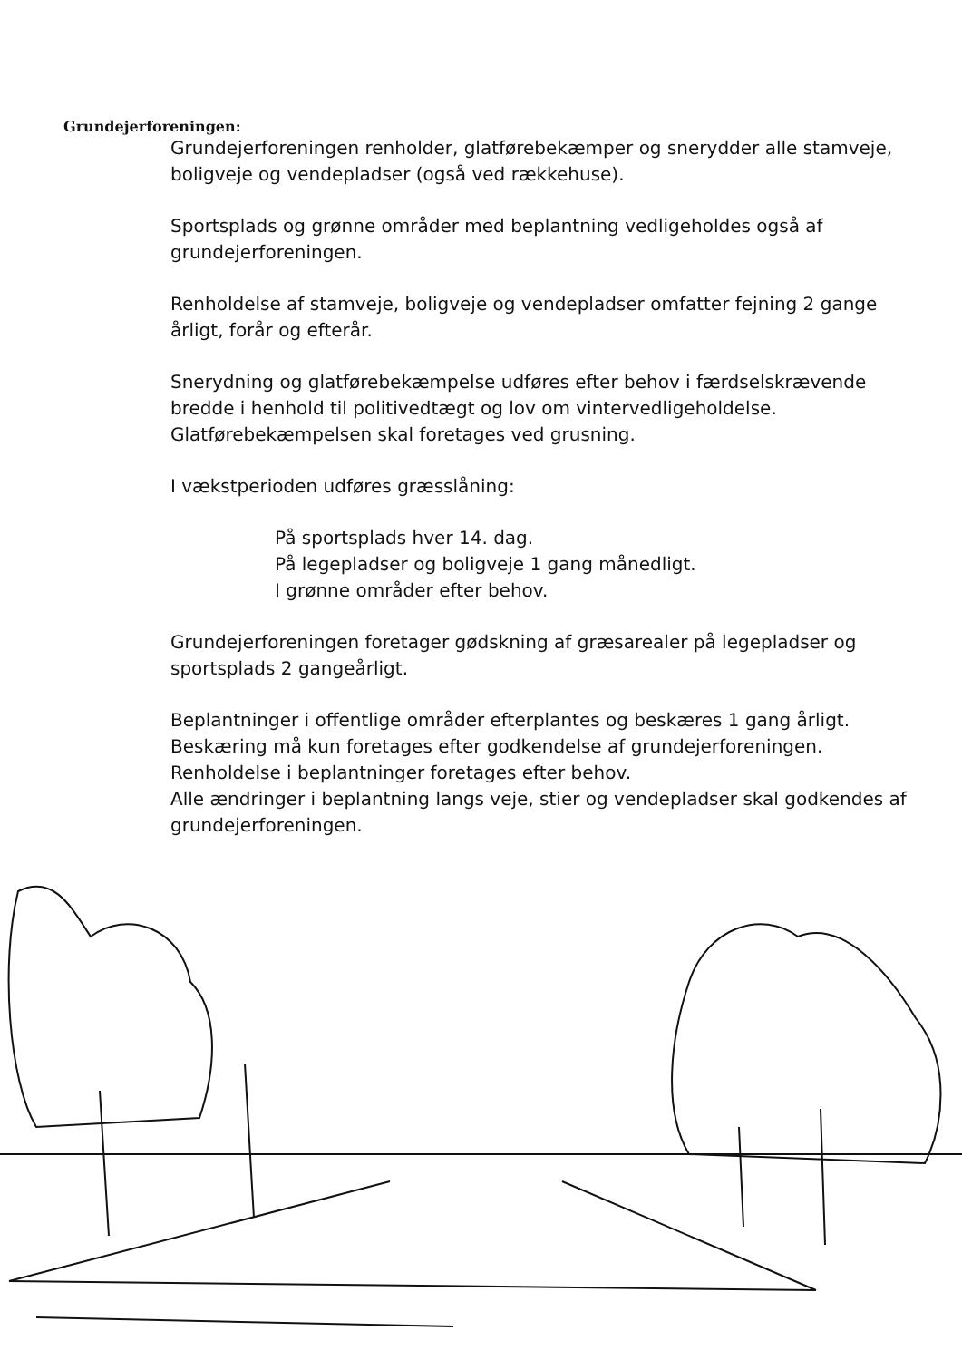Grundejerforeningen:
Grundejerforeningen renholder, glatførebekæmper og snerydder alle stamveje, boligveje og vendepladser (også ved rækkehuse).
Sportsplads og grønne områder med beplantning vedligeholdes også af grundejerforeningen.
Renholdelse af stamveje, boligveje og vendepladser omfatter fejning 2 gange årligt, forår og efterår.
Snerydning og glatførebekæmpelse udføres efter behov i færdselskrævende bredde i henhold til politivedtægt og lov om vintervedligeholdelse. Glatførebekæmpelsen skal foretages ved grusning.
I vækstperioden udføres græsslåning:
På sportsplads hver 14. dag.
På legepladser og boligveje 1 gang månedligt.
I grønne områder efter behov.
Grundejerforeningen foretager gødskning af græsarealer på legepladser og sportsplads 2 gangeårligt.
Beplantninger i offentlige områder efterplantes og beskæres 1 gang årligt.
Beskæring må kun foretages efter godkendelse af grundejerforeningen.
Renholdelse i beplantninger foretages efter behov.
Alle ændringer i beplantning langs veje, stier og vendepladser skal godkendes af grundejerforeningen.